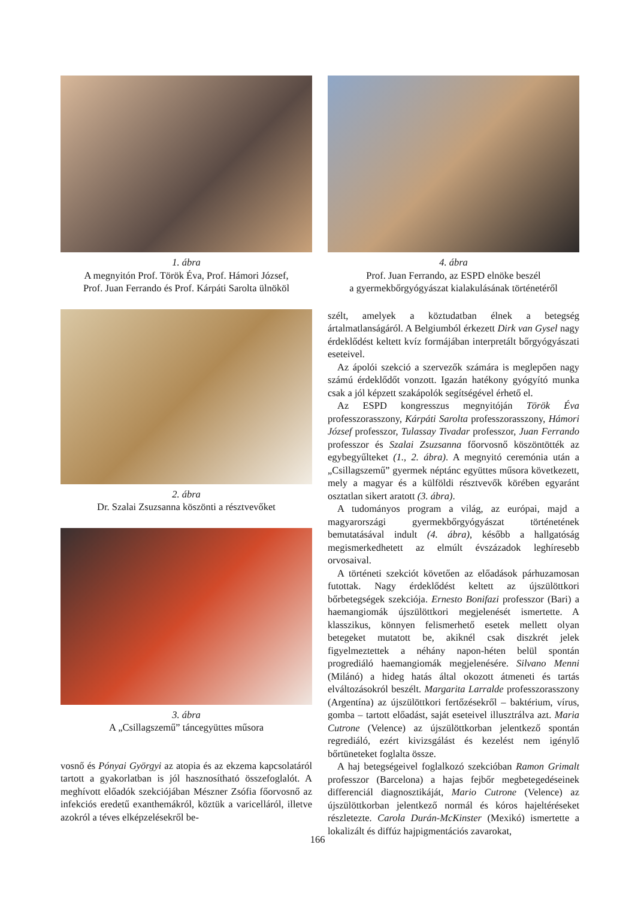1. ábra
A megnyitón Prof. Török Éva, Prof. Hámori József,
Prof. Juan Ferrando és Prof. Kárpáti Sarolta ülnököl
2. ábra
Dr. Szalai Zsuzsanna köszönti a résztvevőket
3. ábra
A „Csillagszemű” táncegyüttes műsora
vosnő és Pónyai Györgyi az atopia és az ekzema kapcsolatáról tartott a gyakorlatban is jól hasznosítható összefoglalót. A meghívott előadók szekciójában Mészner Zsófia főorvosnő az infekciós eredetű exanthemákról, köztük a varicelláról, illetve azokról a téves elképzelésekről be-
4. ábra
Prof. Juan Ferrando, az ESPD elnöke beszél
a gyermekbőrgyógyászat kialakulásának történetéről
szélt, amelyek a köztudatban élnek a betegség ártalmatlanságáról. A Belgiumból érkezett Dirk van Gysel nagy érdeklődést keltett kvíz formájában interpretált bőrgyógyászati eseteivel.
Az ápolói szekció a szervezők számára is meglepően nagy számú érdeklődőt vonzott. Igazán hatékony gyógyító munka csak a jól képzett szakápolók segítségével érhető el.
Az ESPD kongresszus megnyitóján Török Éva professzorasszony, Kárpáti Sarolta professzorasszony, Hámori József professzor, Tulassay Tivadar professzor, Juan Ferrando professzor és Szalai Zsuzsanna főorvosnő köszöntötték az egybegyűlteket (1., 2. ábra). A megnyitó ceremónia után a „Csillagszemű” gyermek néptánc együttes műsora következett, mely a magyar és a külföldi résztvevők körében egyaránt osztatlan sikert aratott (3. ábra).
A tudományos program a világ, az európai, majd a magyarországi gyermekbőrgyógyászat történetének bemutatásával indult (4. ábra), később a hallgatóság megismerkedhetett az elmúlt évszázadok leghíresebb orvosaival.
A történeti szekciót követően az előadások párhuzamosan futottak. Nagy érdeklődést keltett az újszülöttkori bőrbetegségek szekciója. Ernesto Bonifazi professzor (Bari) a haemangiomák újszülöttkori megjelenését ismertette. A klasszikus, könnyen felismerhető esetek mellett olyan betegeket mutatott be, akiknél csak diszkrét jelek figyelmeztettek a néhány napon-héten belül spontán progrediáló haemangiomák megjelenésére. Silvano Menni (Milánó) a hideg hatás által okozott átmeneti és tartás elváltozásokról beszélt. Margarita Larralde professzorasszony (Argentína) az újszülöttkori fertőzésekről – baktérium, vírus, gomba – tartott előadást, saját eseteivel illusztrálva azt. Maria Cutrone (Velence) az újszülöttkorban jelentkező spontán regrediáló, ezért kivizsgálást és kezelést nem igénylő bőrtüneteket foglalta össze.
A haj betegségeivel foglalkozó szekcióban Ramon Grimalt professzor (Barcelona) a hajas fejbőr megbetegedéseinek differenciál diagnosztikáját, Mario Cutrone (Velence) az újszülöttkorban jelentkező normál és kóros hajeltéréseket részletezte. Carola Durán-McKinster (Mexikó) ismertette a lokalizált és diffúz hajpigmentációs zavarokat,
166